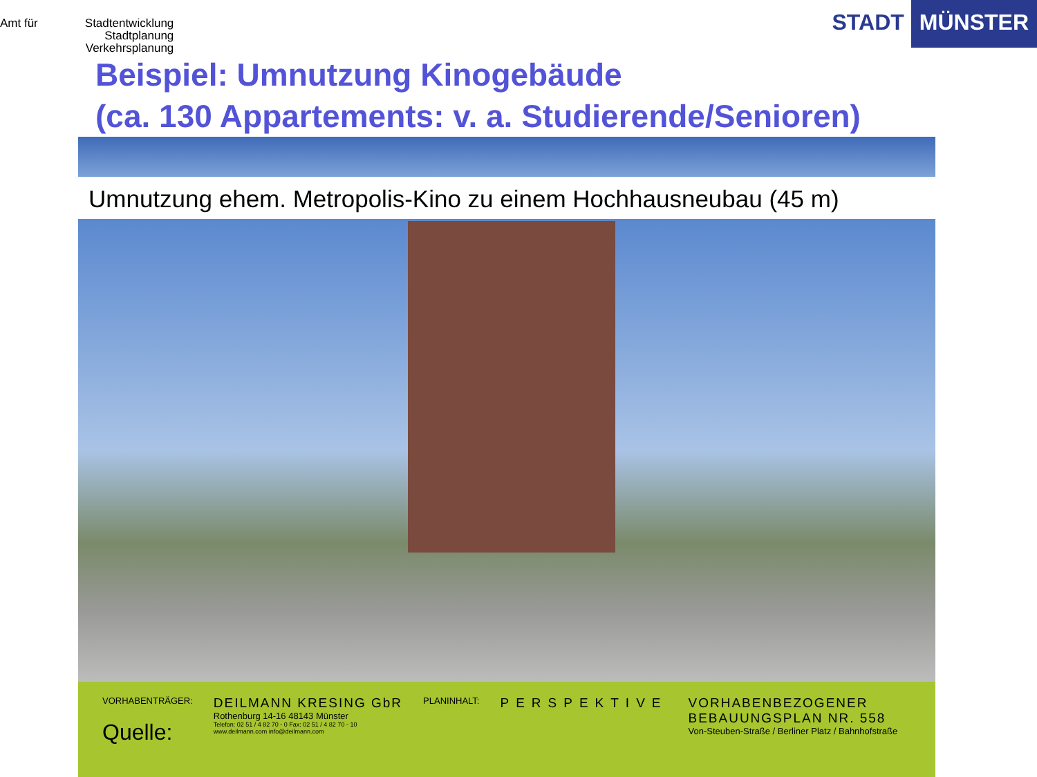Amt für Stadtentwicklung
Stadtplanung
Verkehrsplanung
STADT MÜNSTER
Beispiel: Umnutzung Kinogebäude
(ca. 130 Appartements: v. a. Studierende/Senioren)
Umnutzung ehem. Metropolis-Kino zu einem Hochhausneubau (45 m)
VORHABENTRÄGER:
Quelle:
DEILMANN KRESING GbR
Rothenburg 14-16 48143 Münster
Telefon: 02 51 / 4 82 70 - 0 Fax: 02 51 / 4 82 70 - 10
www.deilmann.com info@deilmann.com
PLANINHALT:
PERSPEKTIVE VORHABENBEZOGENER
BEBAUUNGSPLAN NR. 558
Von-Steuben-Straße / Berliner Platz / Bahnhofstraße